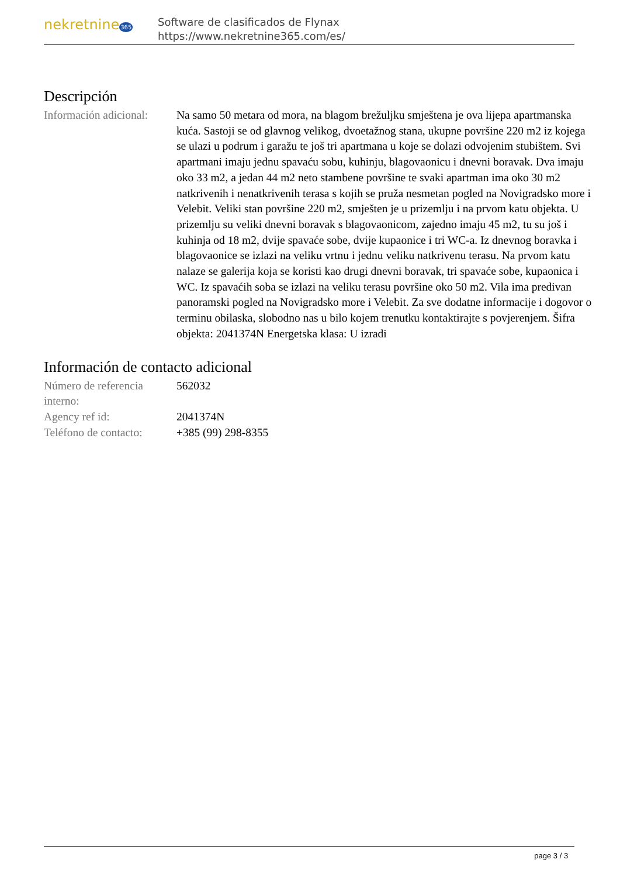nekretnine365
Software de clasificados de Flynax
https://www.nekretnine365.com/es/
Descripción
| Información adicional: | Na samo 50 metara od mora, na blagom brežuljku smještena je ova lijepa apartmanska kuća. Sastoji se od glavnog velikog, dvoetažnog stana, ukupne površine 220 m2 iz kojega se ulazi u podrum i garažu te još tri apartmana u koje se dolazi odvojenim stubištem. Svi apartmani imaju jednu spavaću sobu, kuhinju, blagovaonicu i dnevni boravak. Dva imaju oko 33 m2, a jedan 44 m2 neto stambene površine te svaki apartman ima oko 30 m2 natkrivenih i nenatkrivenih terasa s kojih se pruža nesmetan pogled na Novigradsko more i Velebit. Veliki stan površine 220 m2, smješten je u prizemlju i na prvom katu objekta. U prizemlju su veliki dnevni boravak s blagovaonicom, zajedno imaju 45 m2, tu su još i kuhinja od 18 m2, dvije spavaće sobe, dvije kupaonice i tri WC-a. Iz dnevnog boravka i blagovaonice se izlazi na veliku vrtnu i jednu veliku natkrivenu terasu. Na prvom katu nalaze se galerija koja se koristi kao drugi dnevni boravak, tri spavaće sobe, kupaonica i WC. Iz spavaćih soba se izlazi na veliku terasu površine oko 50 m2. Vila ima predivan panoramski pogled na Novigradsko more i Velebit. Za sve dodatne informacije i dogovor o terminu obilaska, slobodno nas u bilo kojem trenutku kontaktirajte s povjerenjem. Šifra objekta: 2041374N Energetska klasa: U izradi |
Información de contacto adicional
| Número de referencia interno: | 562032 |
| Agency ref id: | 2041374N |
| Teléfono de contacto: | +385 (99) 298-8355 |
page 3 / 3